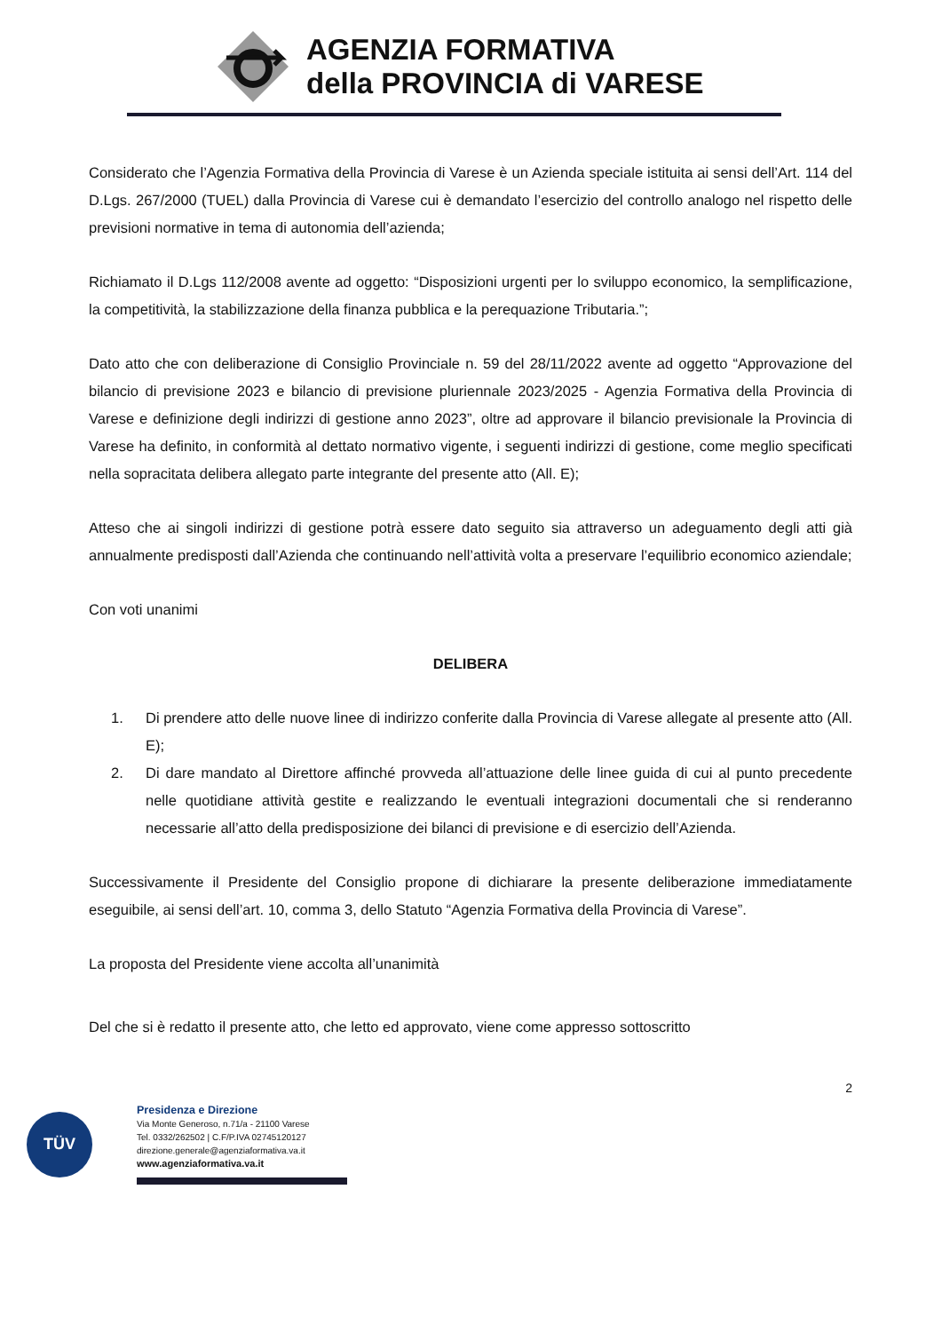AGENZIA FORMATIVA
della PROVINCIA di VARESE
Considerato che l’Agenzia Formativa della Provincia di Varese è un Azienda speciale istituita ai sensi dell’Art. 114 del D.Lgs. 267/2000 (TUEL) dalla Provincia di Varese cui è demandato l’esercizio del controllo analogo nel rispetto delle previsioni normative in tema di autonomia dell’azienda;
Richiamato il D.Lgs 112/2008 avente ad oggetto: “Disposizioni urgenti per lo sviluppo economico, la semplificazione, la competitività, la stabilizzazione della finanza pubblica e la perequazione Tributaria.”;
Dato atto che con deliberazione di Consiglio Provinciale n. 59 del 28/11/2022 avente ad oggetto “Approvazione del bilancio di previsione 2023 e bilancio di previsione pluriennale 2023/2025 - Agenzia Formativa della Provincia di Varese e definizione degli indirizzi di gestione anno 2023”, oltre ad approvare il bilancio previsionale la Provincia di Varese ha definito, in conformità al dettato normativo vigente, i seguenti indirizzi di gestione, come meglio specificati nella sopracitata delibera allegato parte integrante del presente atto (All. E);
Atteso che ai singoli indirizzi di gestione potrà essere dato seguito sia attraverso un adeguamento degli atti già annualmente predisposti dall’Azienda che continuando nell’attività volta a preservare l’equilibrio economico aziendale;
Con voti unanimi
DELIBERA
1. Di prendere atto delle nuove linee di indirizzo conferite dalla Provincia di Varese allegate al presente atto (All. E);
2. Di dare mandato al Direttore affinché provveda all’attuazione delle linee guida di cui al punto precedente nelle quotidiane attività gestite e realizzando le eventuali integrazioni documentali che si renderanno necessarie all’atto della predisposizione dei bilanci di previsione e di esercizio dell’Azienda.
Successivamente il Presidente del Consiglio propone di dichiarare la presente deliberazione immediatamente eseguibile, ai sensi dell’art. 10, comma 3, dello Statuto “Agenzia Formativa della Provincia di Varese”.
La proposta del Presidente viene accolta all’unanimità
Del che si è redatto il presente atto, che letto ed approvato, viene come appresso sottoscritto
2
TÜV
Presidenza e Direzione
Via Monte Generoso, n.71/a - 21100 Varese
Tel. 0332/262502 | C.F/P.IVA 02745120127
direzione.generale@agenziaformativa.va.it
www.agenziaformativa.va.it